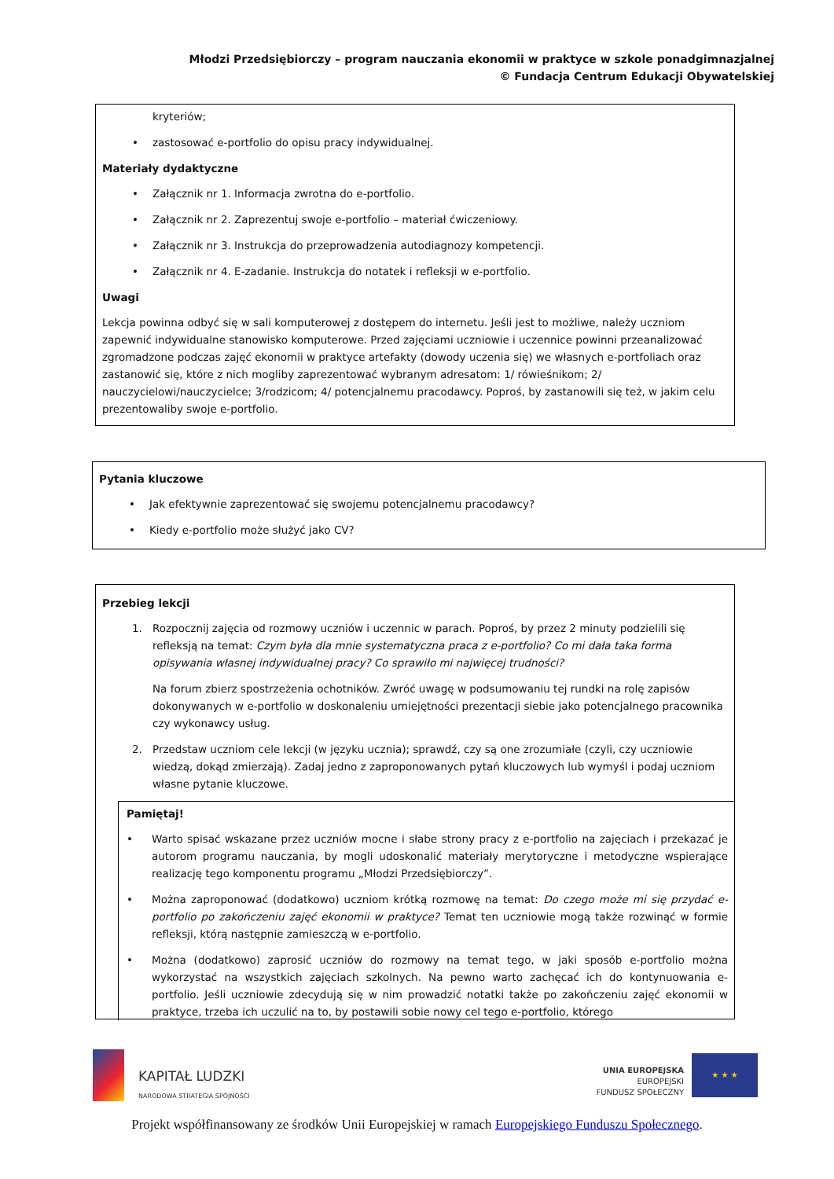Młodzi Przedsiębiorczy – program nauczania ekonomii w praktyce w szkole ponadgimnazjalnej
© Fundacja Centrum Edukacji Obywatelskiej
kryteriów;
• zastosować e-portfolio do opisu pracy indywidualnej.
Materiały dydaktyczne
• Załącznik nr 1. Informacja zwrotna do e-portfolio.
• Załącznik nr 2. Zaprezentuj swoje e-portfolio – materiał ćwiczeniowy.
• Załącznik nr 3. Instrukcja do przeprowadzenia autodiagnozy kompetencji.
• Załącznik nr 4. E-zadanie. Instrukcja do notatek i refleksji w e-portfolio.
Uwagi
Lekcja powinna odbyć się w sali komputerowej z dostępem do internetu. Jeśli jest to możliwe, należy uczniom zapewnić indywidualne stanowisko komputerowe. Przed zajęciami uczniowie i uczennice powinni przeanalizować zgromadzone podczas zajęć ekonomii w praktyce artefakty (dowody uczenia się) we własnych e-portfoliach oraz zastanowić się, które z nich mogliby zaprezentować wybranym adresatom: 1/ rówieśnikom; 2/ nauczycielowi/nauczycielce; 3/rodzicom; 4/ potencjalnemu pracodawcy. Poproś, by zastanowili się też, w jakim celu prezentowaliby swoje e-portfolio.
Pytania kluczowe
• Jak efektywnie zaprezentować się swojemu potencjalnemu pracodawcy?
• Kiedy e-portfolio może służyć jako CV?
Przebieg lekcji
1. Rozpocznij zajęcia od rozmowy uczniów i uczennic w parach. Poproś, by przez 2 minuty podzielili się refleksją na temat: Czym była dla mnie systematyczna praca z e-portfolio? Co mi dała taka forma opisywania własnej indywidualnej pracy? Co sprawiło mi najwięcej trudności?
Na forum zbierz spostrzeżenia ochotników. Zwróć uwagę w podsumowaniu tej rundki na rolę zapisów dokonywanych w e-portfolio w doskonaleniu umiejętności prezentacji siebie jako potencjalnego pracownika czy wykonawcy usług.
2. Przedstaw uczniom cele lekcji (w języku ucznia); sprawdź, czy są one zrozumiałe (czyli, czy uczniowie wiedzą, dokąd zmierzają). Zadaj jedno z zaproponowanych pytań kluczowych lub wymyśl i podaj uczniom własne pytanie kluczowe.
Pamiętaj!
• Warto spisać wskazane przez uczniów mocne i słabe strony pracy z e-portfolio na zajęciach i przekazać je autorom programu nauczania, by mogli udoskonalić materiały merytoryczne i metodyczne wspierające realizację tego komponentu programu „Młodzi Przedsiębiorczy”.
• Można zaproponować (dodatkowo) uczniom krótką rozmowę na temat: Do czego może mi się przydać e-portfolio po zakończeniu zajęć ekonomii w praktyce? Temat ten uczniowie mogą także rozwinąć w formie refleksji, którą następnie zamieszczą w e-portfolio.
• Można (dodatkowo) zaprosić uczniów do rozmowy na temat tego, w jaki sposób e-portfolio można wykorzystać na wszystkich zajęciach szkolnych. Na pewno warto zachęcać ich do kontynuowania e-portfolio. Jeśli uczniowie zdecydują się w nim prowadzić notatki także po zakończeniu zajęć ekonomii w praktyce, trzeba ich uczulić na to, by postawili sobie nowy cel tego e-portfolio, którego
KAPITAŁ LUDZKI
NARODOWA STRATEGIA SPÓJNOŚCI
UNIA EUROPEJSKA
EUROPEJSKI
FUNDUSZ SPOŁECZNY
★ ★ ★
Projekt współfinansowany ze środków Unii Europejskiej w ramach Europejskiego Funduszu Społecznego.